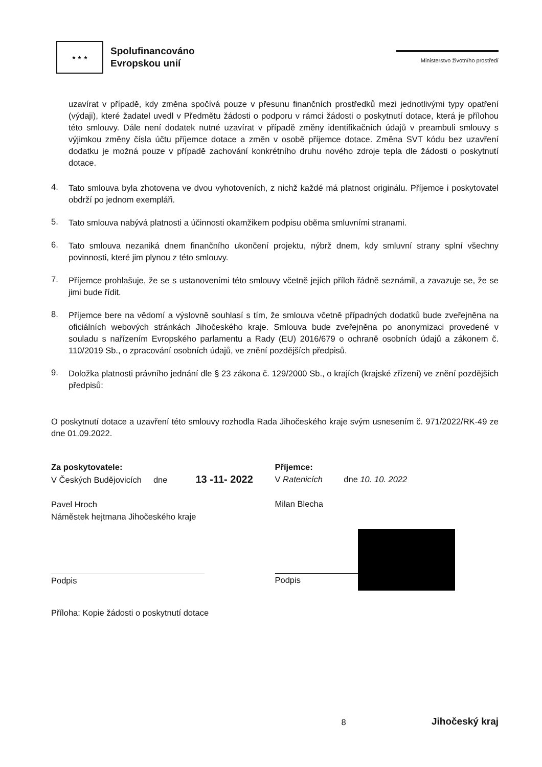★ ★ ★
Spolufinancováno
Evropskou unií
Ministerstvo životního prostředí
uzavírat v případě, kdy změna spočívá pouze v přesunu finančních prostředků mezi jednotlivými typy opatření (výdaji), které žadatel uvedl v Předmětu žádosti o podporu v rámci žádosti o poskytnutí dotace, která je přílohou této smlouvy. Dále není dodatek nutné uzavírat v případě změny identifikačních údajů v preambuli smlouvy s výjimkou změny čísla účtu příjemce dotace a změn v osobě příjemce dotace. Změna SVT kódu bez uzavření dodatku je možná pouze v případě zachování konkrétního druhu nového zdroje tepla dle žádosti o poskytnutí dotace.
4.
Tato smlouva byla zhotovena ve dvou vyhotoveních, z nichž každé má platnost originálu. Příjemce i poskytovatel obdrží po jednom exempláři.
5.
Tato smlouva nabývá platnosti a účinnosti okamžikem podpisu oběma smluvními stranami.
6.
Tato smlouva nezaniká dnem finančního ukončení projektu, nýbrž dnem, kdy smluvní strany splní všechny povinnosti, které jim plynou z této smlouvy.
7.
Příjemce prohlašuje, že se s ustanoveními této smlouvy včetně jejích příloh řádně seznámil, a zavazuje se, že se jimi bude řídit.
8.
Příjemce bere na vědomí a výslovně souhlasí s tím, že smlouva včetně případných dodatků bude zveřejněna na oficiálních webových stránkách Jihočeského kraje. Smlouva bude zveřejněna po anonymizaci provedené v souladu s nařízením Evropského parlamentu a Rady (EU) 2016/679 o ochraně osobních údajů a zákonem č. 110/2019 Sb., o zpracování osobních údajů, ve znění pozdějších předpisů.
9.
Doložka platnosti právního jednání dle § 23 zákona č. 129/2000 Sb., o krajích (krajské zřízení) ve znění pozdějších předpisů:
O poskytnutí dotace a uzavření této smlouvy rozhodla Rada Jihočeského kraje svým usnesením č. 971/2022/RK-49 ze dne 01.09.2022.
Za poskytovatele:
V Českých Budějovicích dne 13 -11- 2022
Pavel Hroch
Náměstek hejtmana Jihočeského kraje
Podpis
Příjemce:
V Ratenicích dne 10. 10. 2022
Milan Blecha
Podpis
Příloha: Kopie žádosti o poskytnutí dotace
8 Jihočeský kraj